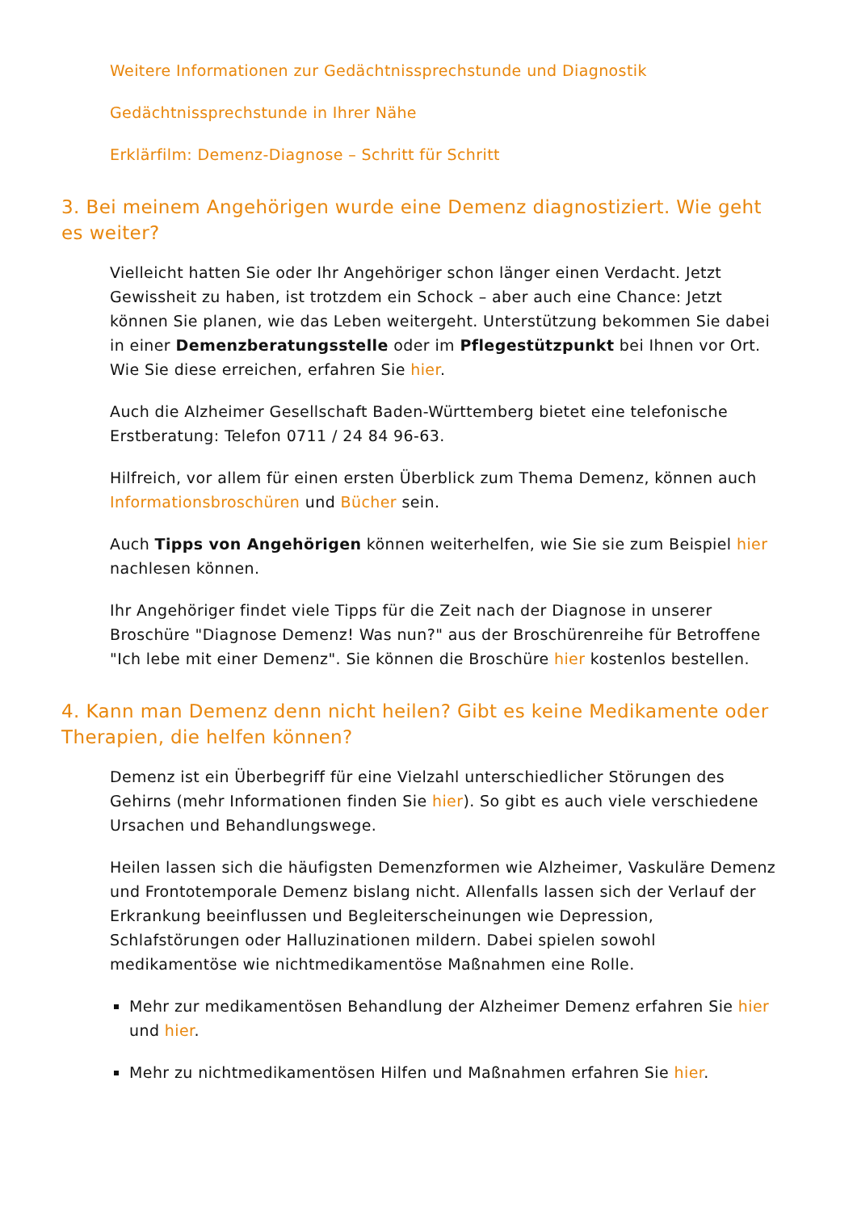Weitere Informationen zur Gedächtnissprechstunde und Diagnostik
Gedächtnissprechstunde in Ihrer Nähe
Erklärfilm: Demenz-Diagnose – Schritt für Schritt
3. Bei meinem Angehörigen wurde eine Demenz diagnostiziert. Wie geht es weiter?
Vielleicht hatten Sie oder Ihr Angehöriger schon länger einen Verdacht. Jetzt Gewissheit zu haben, ist trotzdem ein Schock – aber auch eine Chance: Jetzt können Sie planen, wie das Leben weitergeht. Unterstützung bekommen Sie dabei in einer Demenzberatungsstelle oder im Pflegestützpunkt bei Ihnen vor Ort. Wie Sie diese erreichen, erfahren Sie hier.
Auch die Alzheimer Gesellschaft Baden-Württemberg bietet eine telefonische Erstberatung: Telefon 0711 / 24 84 96-63.
Hilfreich, vor allem für einen ersten Überblick zum Thema Demenz, können auch Informationsbroschüren und Bücher sein.
Auch Tipps von Angehörigen können weiterhelfen, wie Sie sie zum Beispiel hier nachlesen können.
Ihr Angehöriger findet viele Tipps für die Zeit nach der Diagnose in unserer Broschüre "Diagnose Demenz! Was nun?" aus der Broschürenreihe für Betroffene "Ich lebe mit einer Demenz". Sie können die Broschüre hier kostenlos bestellen.
4. Kann man Demenz denn nicht heilen? Gibt es keine Medikamente oder Therapien, die helfen können?
Demenz ist ein Überbegriff für eine Vielzahl unterschiedlicher Störungen des Gehirns (mehr Informationen finden Sie hier). So gibt es auch viele verschiedene Ursachen und Behandlungswege.
Heilen lassen sich die häufigsten Demenzformen wie Alzheimer, Vaskuläre Demenz und Frontotemporale Demenz bislang nicht. Allenfalls lassen sich der Verlauf der Erkrankung beeinflussen und Begleiterscheinungen wie Depression, Schlafstörungen oder Halluzinationen mildern. Dabei spielen sowohl medikamentöse wie nichtmedikamentöse Maßnahmen eine Rolle.
Mehr zur medikamentösen Behandlung der Alzheimer Demenz erfahren Sie hier und hier.
Mehr zu nichtmedikamentösen Hilfen und Maßnahmen erfahren Sie hier.